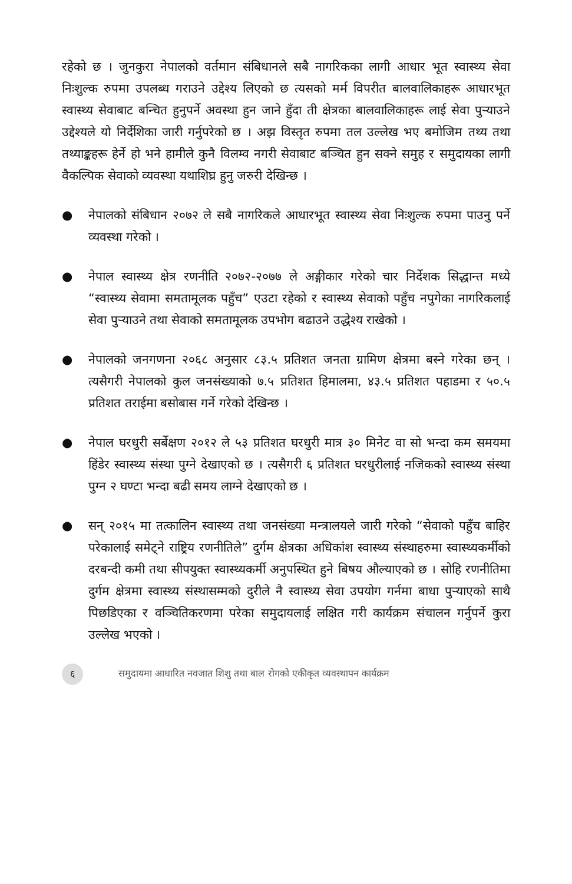रहेको छ । जुनकुरा नेपालको वर्तमान संबिधानले सबै नागरिकका लागी आधार भूत स्वास्थ्य सेवा निःशुल्क रुपमा उपलब्ध गराउने उद्देश्य लिएको छ त्यसको मर्म विपरीत बालवालिकाहरू आधारभूत स्वास्थ्य सेवाबाट बन्चित हुनुपर्ने अवस्था हुन जाने हुँदा ती क्षेत्रका बालवालिकाहरू लाई सेवा पुऱ्याउने उद्देश्यले यो निर्देशिका जारी गर्नुपरेको छ । अझ विस्तृत रुपमा तल उल्लेख भए बमोजिम तथ्य तथा तथ्याङ्कहरू हेर्ने हो भने हामीले कुनै विलम्व नगरी सेवाबाट बञ्चित हुन सक्ने समुह र समुदायका लागी वैकल्पिक सेवाको व्यवस्था यथाशिघ्र हुनु जरुरी देखिन्छ ।
● नेपालको संबिधान २०७२ ले सबै नागरिकले आधारभूत स्वास्थ्य सेवा निःशुल्क रुपमा पाउनु पर्ने व्यवस्था गरेको ।
● नेपाल स्वास्थ्य क्षेत्र रणनीति २०७२-२०७७ ले अङ्गीकार गरेको चार निर्देशक सिद्धान्त मध्ये “स्वास्थ्य सेवामा समतामूलक पहुँच” एउटा रहेको र स्वास्थ्य सेवाको पहुँच नपुगेका नागरिकलाई सेवा पुऱ्याउने तथा सेवाको समतामूलक उपभोग बढाउने उद्धेश्य राखेको ।
● नेपालको जनगणना २०६८ अनुसार ८३.५ प्रतिशत जनता ग्रामिण क्षेत्रमा बस्ने गरेका छन् । त्यसैगरी नेपालको कुल जनसंख्याको ७.५ प्रतिशत हिमालमा, ४३.५ प्रतिशत पहाडमा र ५०.५ प्रतिशत तराईमा बसोबास गर्ने गरेको देखिन्छ ।
● नेपाल घरधुरी सर्बेक्षण २०१२ ले ५३ प्रतिशत घरधुरी मात्र ३० मिनेट वा सो भन्दा कम समयमा हिंडेर स्वास्थ्य संस्था पुग्ने देखाएको छ । त्यसैगरी ६ प्रतिशत घरधुरीलाई नजिकको स्वास्थ्य संस्था पुग्न २ घण्टा भन्दा बढी समय लाग्ने देखाएको छ ।
● सन् २०१५ मा तत्कालिन स्वास्थ्य तथा जनसंख्या मन्त्रालयले जारी गरेको “सेवाको पहुँच बाहिर परेकालाई समेट्ने राष्ट्रिय रणनीतिले” दुर्गम क्षेत्रका अधिकांश स्वास्थ्य संस्थाहरुमा स्वास्थ्यकर्मीको दरबन्दी कमी तथा सीपयुक्त स्वास्थ्यकर्मी अनुपस्थित हुने बिषय औल्याएको छ । सोहि रणनीतिमा दुर्गम क्षेत्रमा स्वास्थ्य संस्थासम्मको दुरीले नै स्वास्थ्य सेवा उपयोग गर्नमा बाधा पुऱ्याएको साथै पिछडिएका र वञ्चितिकरणमा परेका समुदायलाई लक्षित गरी कार्यक्रम संचालन गर्नुपर्ने कुरा उल्लेख भएको ।
६ समुदायमा आधारित नवजात शिशु तथा बाल रोगको एकीकृत व्यवस्थापन कार्यक्रम